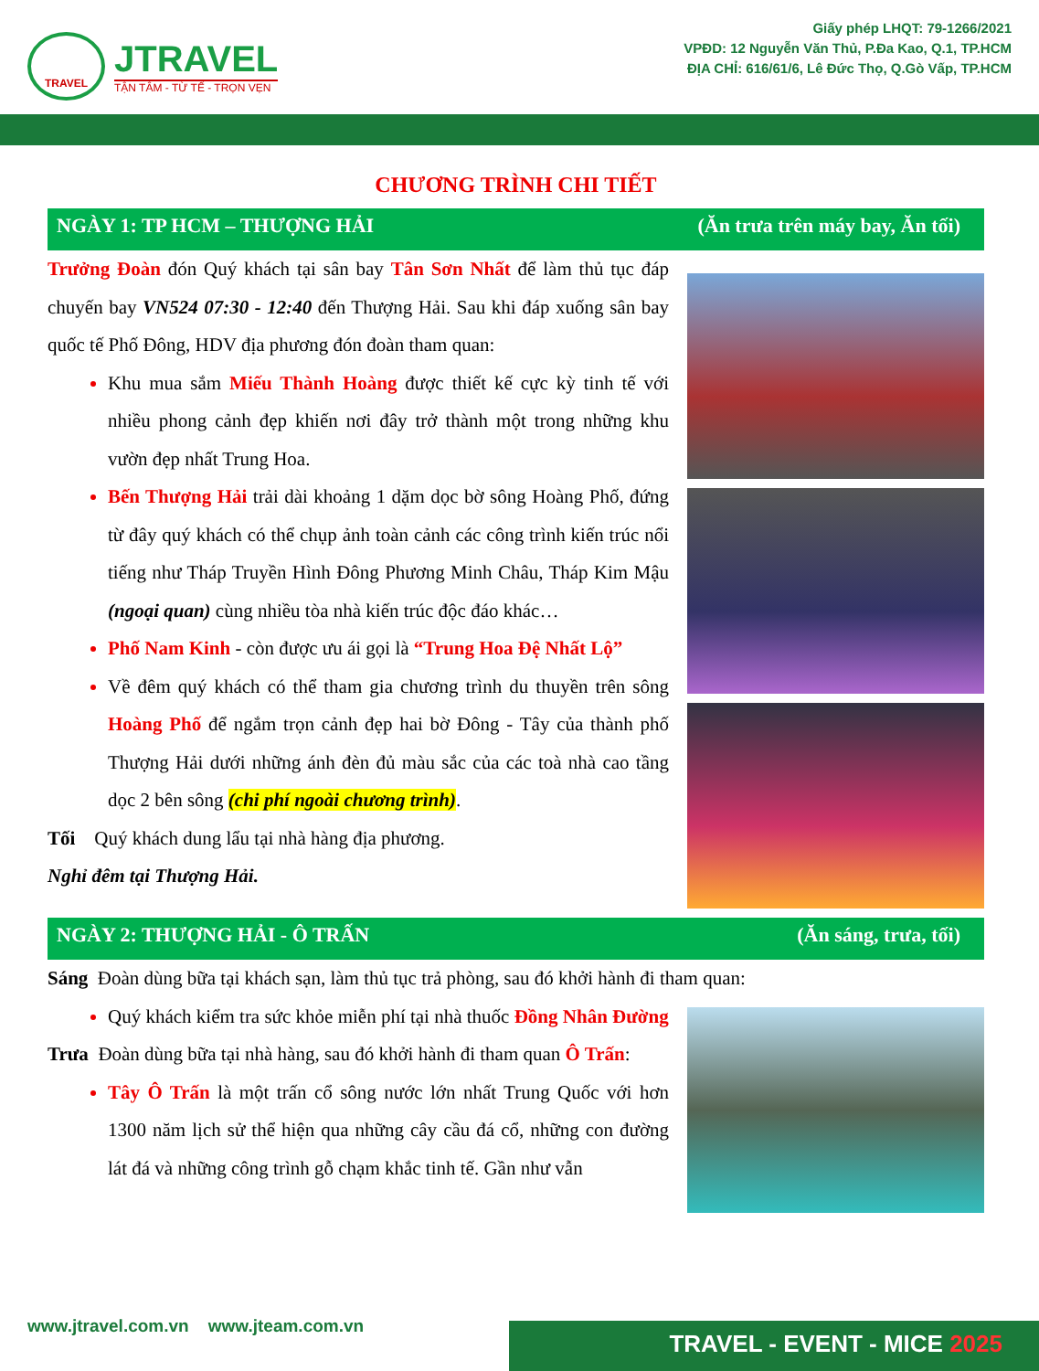TRAVEL
JTRAVEL
TẬN TÂM - TỪ TẾ - TRỌN VẸN
Giấy phép LHQT: 79-1266/2021
VPĐD: 12 Nguyễn Văn Thủ, P.Đa Kao, Q.1, TP.HCM
ĐỊA CHỈ: 616/61/6, Lê Đức Thọ, Q.Gò Vấp, TP.HCM
CHƯƠNG TRÌNH CHI TIẾT
NGÀY 1: TP HCM – THƯỢNG HẢI (Ăn trưa trên máy bay, Ăn tối)
Trưởng Đoàn đón Quý khách tại sân bay Tân Sơn Nhất để làm thủ tục đáp chuyến bay VN524 07:30 - 12:40 đến Thượng Hải. Sau khi đáp xuống sân bay quốc tế Phố Đông, HDV địa phương đón đoàn tham quan:
Khu mua sắm Miếu Thành Hoàng được thiết kế cực kỳ tinh tế với nhiều phong cảnh đẹp khiến nơi đây trở thành một trong những khu vườn đẹp nhất Trung Hoa.
Bến Thượng Hải trải dài khoảng 1 dặm dọc bờ sông Hoàng Phố, đứng từ đây quý khách có thể chụp ảnh toàn cảnh các công trình kiến trúc nổi tiếng như Tháp Truyền Hình Đông Phương Minh Châu, Tháp Kim Mậu (ngoại quan) cùng nhiều tòa nhà kiến trúc độc đáo khác…
Phố Nam Kinh - còn được ưu ái gọi là “Trung Hoa Đệ Nhất Lộ”
Về đêm quý khách có thể tham gia chương trình du thuyền trên sông Hoàng Phố để ngắm trọn cảnh đẹp hai bờ Đông - Tây của thành phố Thượng Hải dưới những ánh đèn đủ màu sắc của các toà nhà cao tầng dọc 2 bên sông (chi phí ngoài chương trình).
Tối Quý khách dung lẩu tại nhà hàng địa phương.
Nghỉ đêm tại Thượng Hải.
NGÀY 2: THƯỢNG HẢI - Ô TRẤN (Ăn sáng, trưa, tối)
Sáng Đoàn dùng bữa tại khách sạn, làm thủ tục trả phòng, sau đó khởi hành đi tham quan:
Quý khách kiểm tra sức khỏe miễn phí tại nhà thuốc Đồng Nhân Đường
Trưa Đoàn dùng bữa tại nhà hàng, sau đó khởi hành đi tham quan Ô Trấn:
Tây Ô Trấn là một trấn cổ sông nước lớn nhất Trung Quốc với hơn 1300 năm lịch sử thể hiện qua những cây cầu đá cổ, những con đường lát đá và những công trình gỗ chạm khắc tinh tế. Gần như vẫn
www.jtravel.com.vn www.jteam.com.vn
TRAVEL - EVENT - MICE 2025